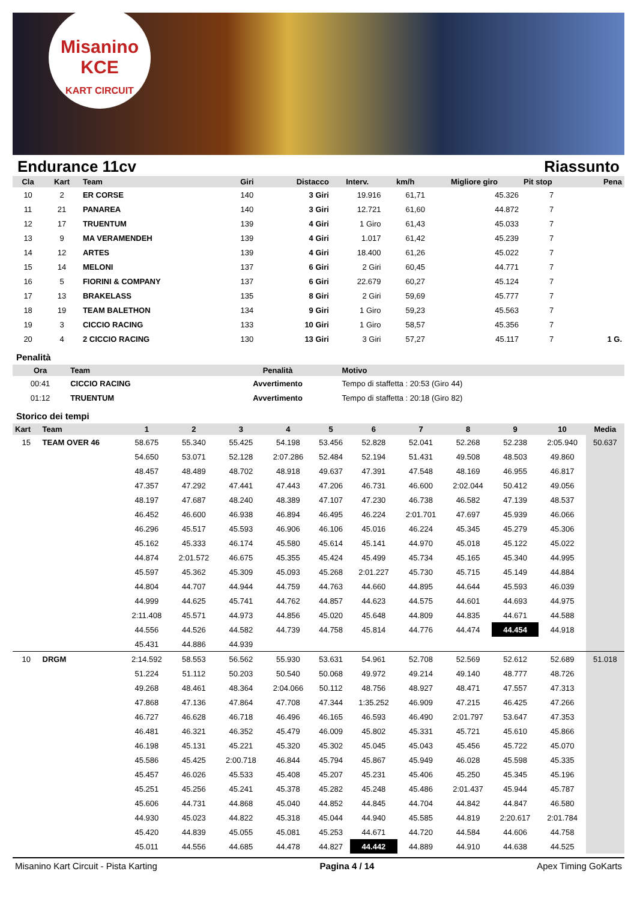Misanino
KCE
KART CIRCUIT
Endurance 11cv Riassunto
| Cla | Kart | Team | Giri | Distacco | Interv. | km/h | Migliore giro | Pit stop | Pena |
| --- | --- | --- | --- | --- | --- | --- | --- | --- | --- |
| 10 | 2 | ER CORSE | 140 | 3 Giri | 19.916 | 61,71 | 45.326 | 7 | |
| 11 | 21 | PANAREA | 140 | 3 Giri | 12.721 | 61,60 | 44.872 | 7 | |
| 12 | 17 | TRUENTUM | 139 | 4 Giri | 1 Giro | 61,43 | 45.033 | 7 | |
| 13 | 9 | MA VERAMENDEH | 139 | 4 Giri | 1.017 | 61,42 | 45.239 | 7 | |
| 14 | 12 | ARTES | 139 | 4 Giri | 18.400 | 61,26 | 45.022 | 7 | |
| 15 | 14 | MELONI | 137 | 6 Giri | 2 Giri | 60,45 | 44.771 | 7 | |
| 16 | 5 | FIORINI & COMPANY | 137 | 6 Giri | 22.679 | 60,27 | 45.124 | 7 | |
| 17 | 13 | BRAKELASS | 135 | 8 Giri | 2 Giri | 59,69 | 45.777 | 7 | |
| 18 | 19 | TEAM BALETHON | 134 | 9 Giri | 1 Giro | 59,23 | 45.563 | 7 | |
| 19 | 3 | CICCIO RACING | 133 | 10 Giri | 1 Giro | 58,57 | 45.356 | 7 | |
| 20 | 4 | 2 CICCIO RACING | 130 | 13 Giri | 3 Giri | 57,27 | 45.117 | 7 | 1 G. |
Penalità
| Ora | Team | Penalità | Motivo |
| --- | --- | --- | --- |
| 00:41 | CICCIO RACING | Avvertimento | Tempo di staffetta : 20:53 (Giro 44) |
| 01:12 | TRUENTUM | Avvertimento | Tempo di staffetta : 20:18 (Giro 82) |
Storico dei tempi
| Kart | Team | 1 | 2 | 3 | 4 | 5 | 6 | 7 | 8 | 9 | 10 | Media |
| --- | --- | --- | --- | --- | --- | --- | --- | --- | --- | --- | --- | --- |
| 15 | TEAM OVER 46 | 58.675 | 55.340 | 55.425 | 54.198 | 53.456 | 52.828 | 52.041 | 52.268 | 52.238 | 2:05.940 | 50.637 |
| | | 54.650 | 53.071 | 52.128 | 2:07.286 | 52.484 | 52.194 | 51.431 | 49.508 | 48.503 | 49.860 | |
| | | 48.457 | 48.489 | 48.702 | 48.918 | 49.637 | 47.391 | 47.548 | 48.169 | 46.955 | 46.817 | |
| | | 47.357 | 47.292 | 47.441 | 47.443 | 47.206 | 46.731 | 46.600 | 2:02.044 | 50.412 | 49.056 | |
| | | 48.197 | 47.687 | 48.240 | 48.389 | 47.107 | 47.230 | 46.738 | 46.582 | 47.139 | 48.537 | |
| | | 46.452 | 46.600 | 46.938 | 46.894 | 46.495 | 46.224 | 2:01.701 | 47.697 | 45.939 | 46.066 | |
| | | 46.296 | 45.517 | 45.593 | 46.906 | 46.106 | 45.016 | 46.224 | 45.345 | 45.279 | 45.306 | |
| | | 45.162 | 45.333 | 46.174 | 45.580 | 45.614 | 45.141 | 44.970 | 45.018 | 45.122 | 45.022 | |
| | | 44.874 | 2:01.572 | 46.675 | 45.355 | 45.424 | 45.499 | 45.734 | 45.165 | 45.340 | 44.995 | |
| | | 45.597 | 45.362 | 45.309 | 45.093 | 45.268 | 2:01.227 | 45.730 | 45.715 | 45.149 | 44.884 | |
| | | 44.804 | 44.707 | 44.944 | 44.759 | 44.763 | 44.660 | 44.895 | 44.644 | 45.593 | 46.039 | |
| | | 44.999 | 44.625 | 45.741 | 44.762 | 44.857 | 44.623 | 44.575 | 44.601 | 44.693 | 44.975 | |
| | | 2:11.408 | 45.571 | 44.973 | 44.856 | 45.020 | 45.648 | 44.809 | 44.835 | 44.671 | 44.588 | |
| | | 44.556 | 44.526 | 44.582 | 44.739 | 44.758 | 45.814 | 44.776 | 44.474 | 44.454 | 44.918 | |
| | | 45.431 | 44.886 | 44.939 | | | | | | | | |
| 10 | DRGM | 2:14.592 | 58.553 | 56.562 | 55.930 | 53.631 | 54.961 | 52.708 | 52.569 | 52.612 | 52.689 | 51.018 |
| | | 51.224 | 51.112 | 50.203 | 50.540 | 50.068 | 49.972 | 49.214 | 49.140 | 48.777 | 48.726 | |
| | | 49.268 | 48.461 | 48.364 | 2:04.066 | 50.112 | 48.756 | 48.927 | 48.471 | 47.557 | 47.313 | |
| | | 47.868 | 47.136 | 47.864 | 47.708 | 47.344 | 1:35.252 | 46.909 | 47.215 | 46.425 | 47.266 | |
| | | 46.727 | 46.628 | 46.718 | 46.496 | 46.165 | 46.593 | 46.490 | 2:01.797 | 53.647 | 47.353 | |
| | | 46.481 | 46.321 | 46.352 | 45.479 | 46.009 | 45.802 | 45.331 | 45.721 | 45.610 | 45.866 | |
| | | 46.198 | 45.131 | 45.221 | 45.320 | 45.302 | 45.045 | 45.043 | 45.456 | 45.722 | 45.070 | |
| | | 45.586 | 45.425 | 2:00.718 | 46.844 | 45.794 | 45.867 | 45.949 | 46.028 | 45.598 | 45.335 | |
| | | 45.457 | 46.026 | 45.533 | 45.408 | 45.207 | 45.231 | 45.406 | 45.250 | 45.345 | 45.196 | |
| | | 45.251 | 45.256 | 45.241 | 45.378 | 45.282 | 45.248 | 45.486 | 2:01.437 | 45.944 | 45.787 | |
| | | 45.606 | 44.731 | 44.868 | 45.040 | 44.852 | 44.845 | 44.704 | 44.842 | 44.847 | 46.580 | |
| | | 44.930 | 45.023 | 44.822 | 45.318 | 45.044 | 44.940 | 45.585 | 44.819 | 2:20.617 | 2:01.784 | |
| | | 45.420 | 44.839 | 45.055 | 45.081 | 45.253 | 44.671 | 44.720 | 44.584 | 44.606 | 44.758 | |
| | | 45.011 | 44.556 | 44.685 | 44.478 | 44.827 | 44.442 | 44.889 | 44.910 | 44.638 | 44.525 | |
Misanino Kart Circuit - Pista Karting Pagina 4 / 14 Apex Timing GoKarts